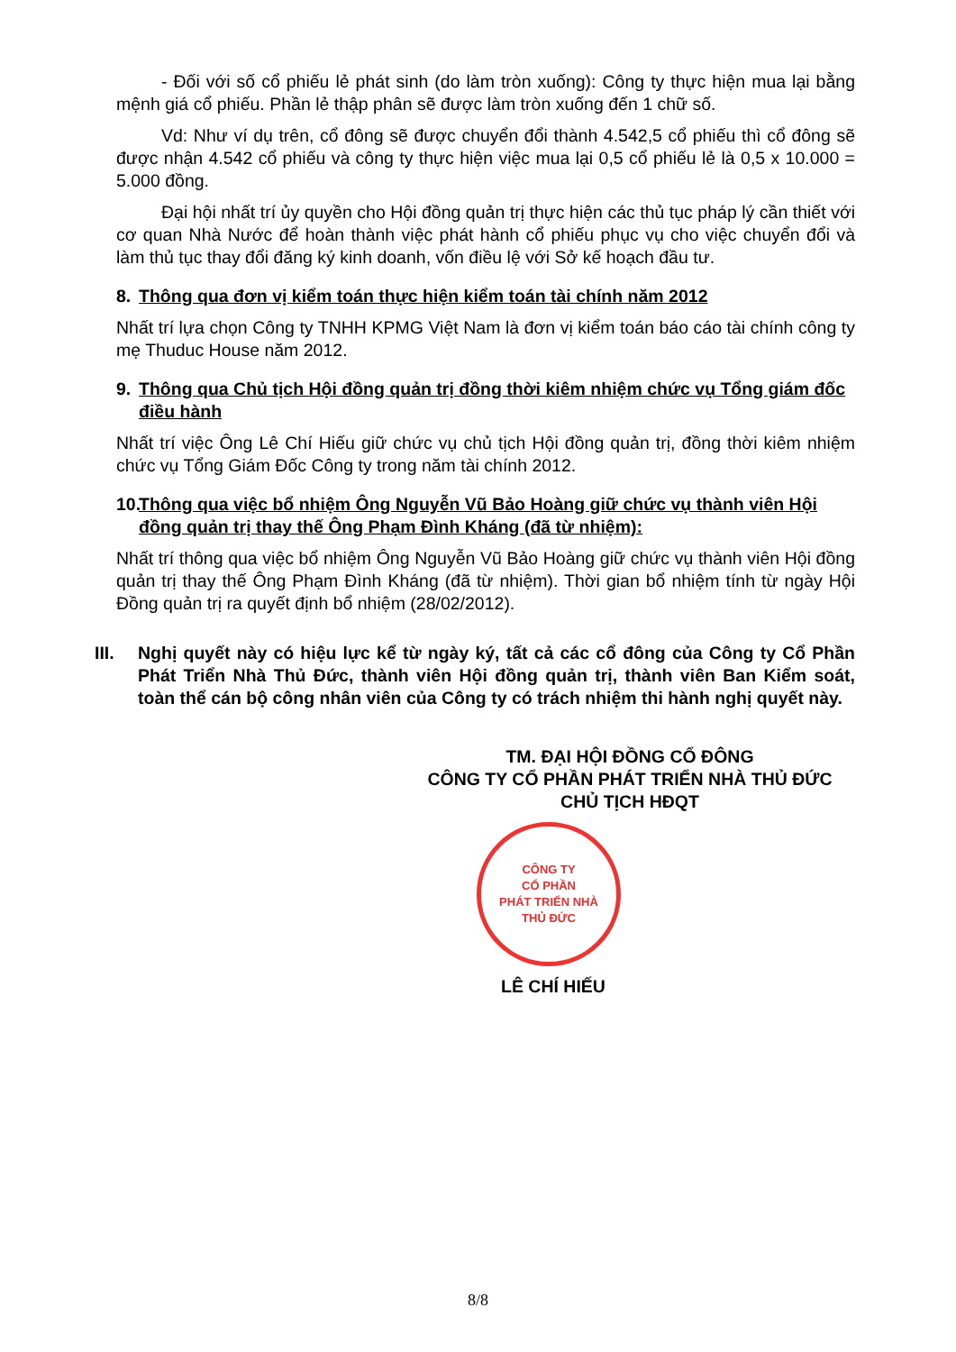- Đối với số cổ phiếu lẻ phát sinh (do làm tròn xuống): Công ty thực hiện mua lại bằng mệnh giá cổ phiếu. Phần lẻ thập phân sẽ được làm tròn xuống đến 1 chữ số.
Vd: Như ví dụ trên, cổ đông sẽ được chuyển đổi thành 4.542,5 cổ phiếu thì cổ đông sẽ được nhận 4.542 cổ phiếu và công ty thực hiện việc mua lại 0,5 cổ phiếu lẻ là 0,5 x 10.000 = 5.000 đồng.
Đại hội nhất trí ủy quyền cho Hội đồng quản trị thực hiện các thủ tục pháp lý cần thiết với cơ quan Nhà Nước để hoàn thành việc phát hành cổ phiếu phục vụ cho việc chuyển đổi và làm thủ tục thay đổi đăng ký kinh doanh, vốn điều lệ với Sở kế hoạch đầu tư.
8. Thông qua đơn vị kiểm toán thực hiện kiểm toán tài chính năm 2012
Nhất trí lựa chọn Công ty TNHH KPMG Việt Nam là đơn vị kiểm toán báo cáo tài chính công ty mẹ Thuduc House năm 2012.
9. Thông qua Chủ tịch Hội đồng quản trị đồng thời kiêm nhiệm chức vụ Tổng giám đốc điều hành
Nhất trí việc Ông Lê Chí Hiếu giữ chức vụ chủ tịch Hội đồng quản trị, đồng thời kiêm nhiệm chức vụ Tổng Giám Đốc Công ty trong năm tài chính 2012.
10. Thông qua việc bổ nhiệm Ông Nguyễn Vũ Bảo Hoàng giữ chức vụ thành viên Hội đồng quản trị thay thế Ông Phạm Đình Kháng (đã từ nhiệm):
Nhất trí thông qua việc bổ nhiệm Ông Nguyễn Vũ Bảo Hoàng giữ chức vụ thành viên Hội đồng quản trị thay thế Ông Phạm Đình Kháng (đã từ nhiệm). Thời gian bổ nhiệm tính từ ngày Hội Đồng quản trị ra quyết định bổ nhiệm (28/02/2012).
III. Nghị quyết này có hiệu lực kể từ ngày ký, tất cả các cổ đông của Công ty Cổ Phần Phát Triển Nhà Thủ Đức, thành viên Hội đồng quản trị, thành viên Ban Kiểm soát, toàn thể cán bộ công nhân viên của Công ty có trách nhiệm thi hành nghị quyết này.
TM. ĐẠI HỘI ĐỒNG CỔ ĐÔNG
CÔNG TY CỔ PHẦN PHÁT TRIỂN NHÀ THỦ ĐỨC
CHỦ TỊCH HĐQT
CÔNG TY
CỔ PHẦN
PHÁT TRIỂN NHÀ
THỦ ĐỨC
LÊ CHÍ HIẾU
8/8